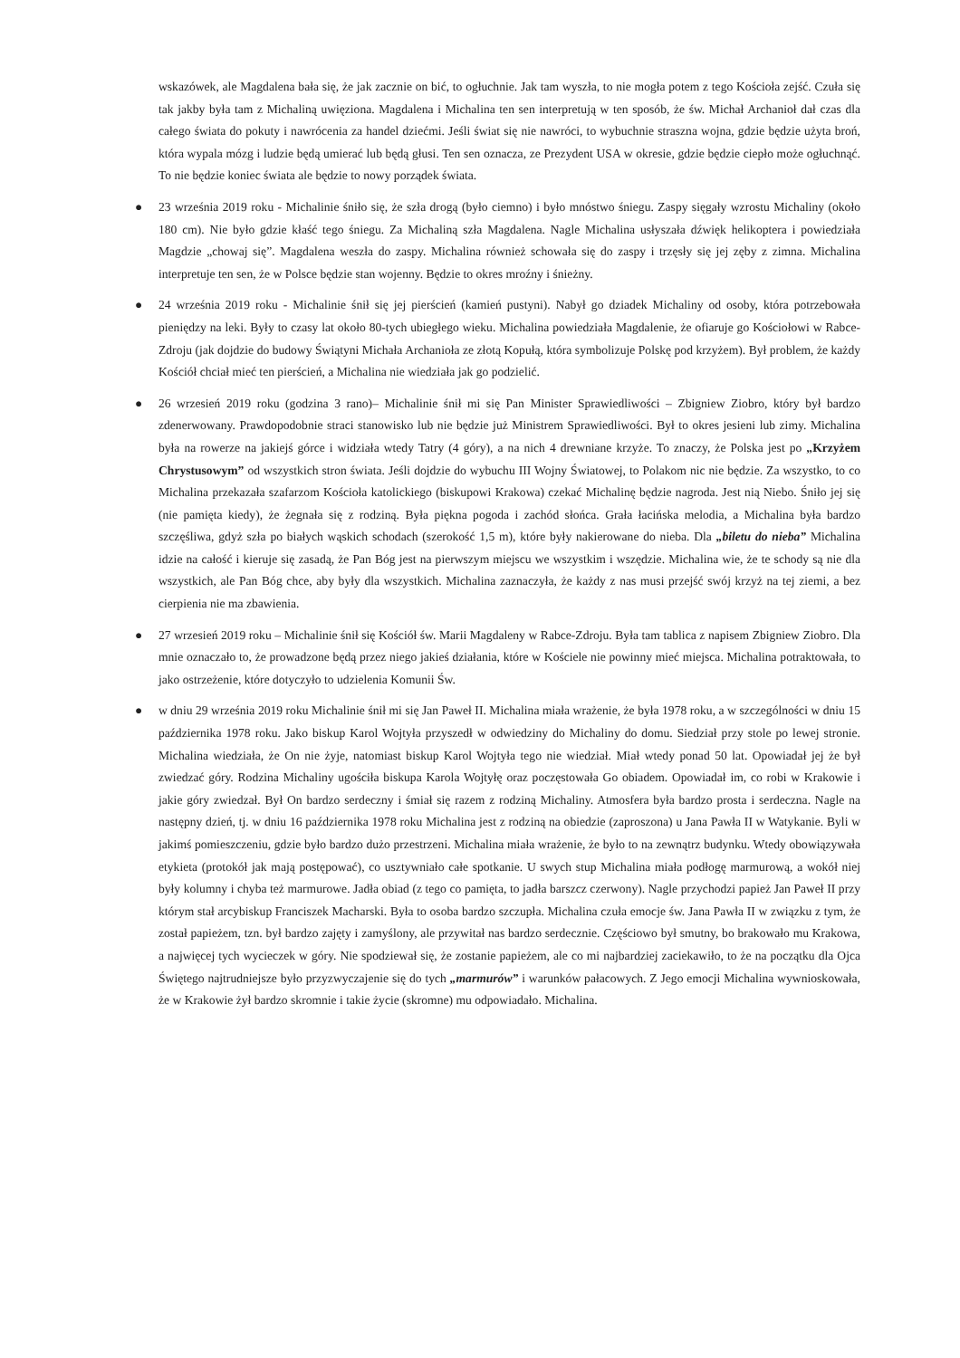wskazówek, ale Magdalena bała się, że jak zacznie on bić, to ogłuchnie. Jak tam wyszła, to nie mogła potem z tego Kościoła zejść. Czuła się tak jakby była tam z Michaliną uwięziona. Magdalena i Michalina ten sen interpretują w ten sposób, że św. Michał Archanioł dał czas dla całego świata do pokuty i nawrócenia za handel dziećmi. Jeśli świat się nie nawróci, to wybuchnie straszna wojna, gdzie będzie użyta broń, która wypala mózg i ludzie będą umierać lub będą głusi. Ten sen oznacza, ze Prezydent USA w okresie, gdzie będzie ciepło może ogłuchnąć. To nie będzie koniec świata ale będzie to nowy porządek świata.
● 23 września 2019 roku - Michalinie śniło się, że szła drogą (było ciemno) i było mnóstwo śniegu. Zaspy sięgały wzrostu Michaliny (około 180 cm). Nie było gdzie kłaść tego śniegu. Za Michaliną szła Magdalena. Nagle Michalina usłyszała dźwięk helikoptera i powiedziała Magdzie „chowaj się”. Magdalena weszła do zaspy. Michalina również schowała się do zaspy i trzęsły się jej zęby z zimna. Michalina interpretuje ten sen, że w Polsce będzie stan wojenny. Będzie to okres mroźny i śnieżny.
● 24 września 2019 roku - Michalinie śnił się jej pierścień (kamień pustyni). Nabył go dziadek Michaliny od osoby, która potrzebowała pieniędzy na leki. Były to czasy lat około 80-tych ubiegłego wieku. Michalina powiedziała Magdalenie, że ofiaruje go Kościołowi w Rabce-Zdroju (jak dojdzie do budowy Świątyni Michała Archanioła ze złotą Kopułą, która symbolizuje Polskę pod krzyżem). Był problem, że każdy Kościół chciał mieć ten pierścień, a Michalina nie wiedziała jak go podzielić.
● 26 wrzesień 2019 roku (godzina 3 rano)– Michalinie śnił mi się Pan Minister Sprawiedliwości – Zbigniew Ziobro, który był bardzo zdenerwowany. Prawdopodobnie straci stanowisko lub nie będzie już Ministrem Sprawiedliwości. Był to okres jesieni lub zimy. Michalina była na rowerze na jakiejś górce i widziała wtedy Tatry (4 góry), a na nich 4 drewniane krzyże. To znaczy, że Polska jest po „Krzyżem Chrystusowym” od wszystkich stron świata. Jeśli dojdzie do wybuchu III Wojny Światowej, to Polakom nic nie będzie. Za wszystko, to co Michalina przekazała szafarzom Kościoła katolickiego (biskupowi Krakowa) czekać Michalinę będzie nagroda. Jest nią Niebo. Śniło jej się (nie pamięta kiedy), że żegnała się z rodziną. Była piękna pogoda i zachód słońca. Grała łacińska melodia, a Michalina była bardzo szczęśliwa, gdyż szła po białych wąskich schodach (szerokość 1,5 m), które były nakierowane do nieba. Dla „biletu do nieba” Michalina idzie na całość i kieruje się zasadą, że Pan Bóg jest na pierwszym miejscu we wszystkim i wszędzie. Michalina wie, że te schody są nie dla wszystkich, ale Pan Bóg chce, aby były dla wszystkich. Michalina zaznaczyła, że każdy z nas musi przejść swój krzyż na tej ziemi, a bez cierpienia nie ma zbawienia.
● 27 wrzesień 2019 roku – Michalinie śnił się Kościół św. Marii Magdaleny w Rabce-Zdroju. Była tam tablica z napisem Zbigniew Ziobro. Dla mnie oznaczało to, że prowadzone będą przez niego jakieś działania, które w Kościele nie powinny mieć miejsca. Michalina potraktowała, to jako ostrzeżenie, które dotyczyło to udzielenia Komunii Św.
● w dniu 29 września 2019 roku Michalinie śnił mi się Jan Paweł II. Michalina miała wrażenie, że była 1978 roku, a w szczególności w dniu 15 października 1978 roku. Jako biskup Karol Wojtyła przyszedł w odwiedziny do Michaliny do domu. Siedział przy stole po lewej stronie. Michalina wiedziała, że On nie żyje, natomiast biskup Karol Wojtyła tego nie wiedział. Miał wtedy ponad 50 lat. Opowiadał jej że był zwiedzać góry. Rodzina Michaliny ugościła biskupa Karola Wojtyłę oraz poczęstowała Go obiadem. Opowiadał im, co robi w Krakowie i jakie góry zwiedzał. Był On bardzo serdeczny i śmiał się razem z rodziną Michaliny. Atmosfera była bardzo prosta i serdeczna. Nagle na następny dzień, tj. w dniu 16 października 1978 roku Michalina jest z rodziną na obiedzie (zaproszona) u Jana Pawła II w Watykanie. Byli w jakimś pomieszczeniu, gdzie było bardzo dużo przestrzeni. Michalina miała wrażenie, że było to na zewnątrz budynku. Wtedy obowiązywała etykieta (protokół jak mają postępować), co usztywniało całe spotkanie. U swych stup Michalina miała podłogę marmurową, a wokół niej były kolumny i chyba też marmurowe. Jadła obiad (z tego co pamięta, to jadła barszcz czerwony). Nagle przychodzi papież Jan Paweł II przy którym stał arcybiskup Franciszek Macharski. Była to osoba bardzo szczupła. Michalina czuła emocje św. Jana Pawła II w związku z tym, że został papieżem, tzn. był bardzo zajęty i zamyślony, ale przywitał nas bardzo serdecznie. Częściowo był smutny, bo brakowało mu Krakowa, a najwięcej tych wycieczek w góry. Nie spodziewał się, że zostanie papieżem, ale co mi najbardziej zaciekawiło, to że na początku dla Ojca Świętego najtrudniejsze było przyzwyczajenie się do tych „marmurów” i warunków pałacowych. Z Jego emocji Michalina wywnioskowała, że w Krakowie żył bardzo skromnie i takie życie (skromne) mu odpowiadało. Michalina.